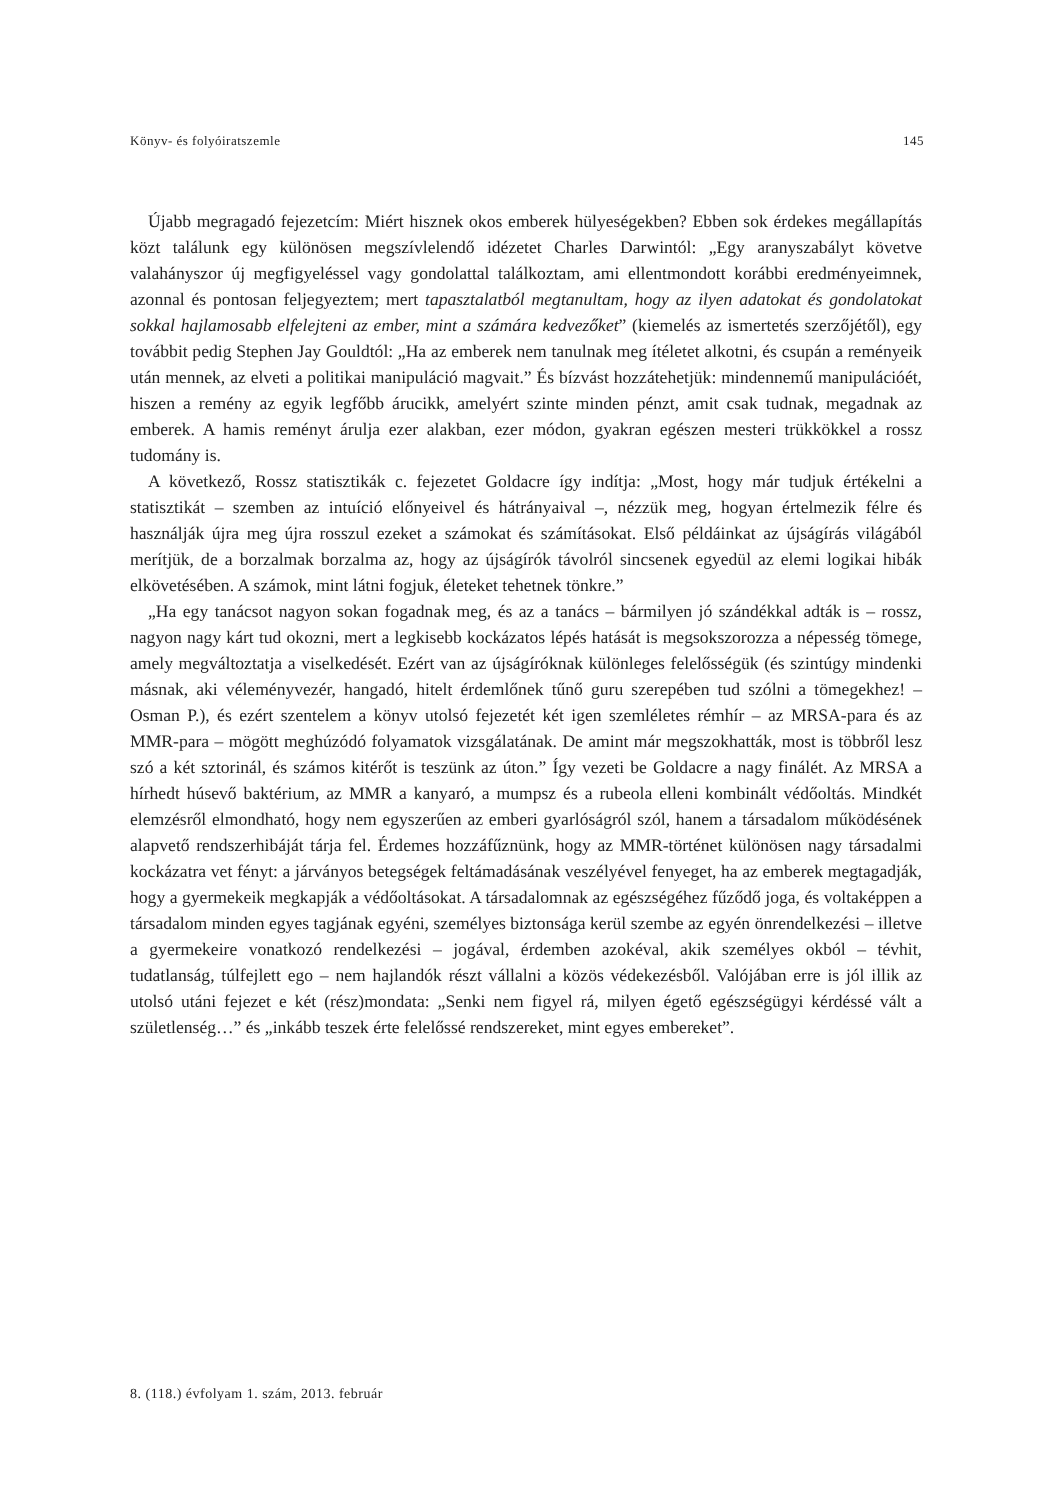Könyv- és folyóiratszemle 145
Újabb megragadó fejezetcím: Miért hisznek okos emberek hülyeségekben? Ebben sok érdekes megállapítás közt találunk egy különösen megszívlelendő idézetet Charles Darwintól: „Egy aranyszabályt követve valahányszor új megfigyeléssel vagy gondolattal találkoztam, ami ellentmondott korábbi eredményeimnek, azonnal és pontosan feljegyeztem; mert tapasztalatból megtanultam, hogy az ilyen adatokat és gondolatokat sokkal hajlamosabb elfelejteni az ember, mint a számára kedvezőket” (kiemelés az ismertetés szerzőjétől), egy továbbit pedig Stephen Jay Gouldtól: „Ha az emberek nem tanulnak meg ítéletet alkotni, és csupán a reményeik után mennek, az elveti a politikai manipuláció magvait.” És bízvást hozzátehetjük: mindennemű manipulációét, hiszen a remény az egyik legfőbb árucikk, amelyért szinte minden pénzt, amit csak tudnak, megadnak az emberek. A hamis reményt árulja ezer alakban, ezer módon, gyakran egészen mesteri trükkökkel a rossz tudomány is.
A következő, Rossz statisztikák c. fejezetet Goldacre így indítja: „Most, hogy már tudjuk értékelni a statisztikát – szemben az intuíció előnyeivel és hátrányaival –, nézzük meg, hogyan értelmezik félre és használják újra meg újra rosszul ezeket a számokat és számításokat. Első példáinkat az újságírás világából merítjük, de a borzalmak borzalma az, hogy az újságírók távolról sincsenek egyedül az elemi logikai hibák elkövetésében. A számok, mint látni fogjuk, életeket tehetnek tönkre.”
„Ha egy tanácsot nagyon sokan fogadnak meg, és az a tanács – bármilyen jó szándékkal adták is – rossz, nagyon nagy kárt tud okozni, mert a legkisebb kockázatos lépés hatását is megsokszorozza a népesség tömege, amely megváltoztatja a viselkedését. Ezért van az újságíróknak különleges felelősségük (és szintúgy mindenki másnak, aki véleményvezér, hangadó, hitelt érdemlőnek tűnő guru szerepében tud szólni a tömegekhez! – Osman P.), és ezért szentelem a könyv utolsó fejezetét két igen szemléletes rémhír – az MRSA-para és az MMR-para – mögött meghúzódó folyamatok vizsgálatának. De amint már megszokhatták, most is többről lesz szó a két sztorinál, és számos kitérőt is teszünk az úton.” Így vezeti be Goldacre a nagy finálét. Az MRSA a hírhedt húsevő baktérium, az MMR a kanyaró, a mumpsz és a rubeola elleni kombinált védőoltás. Mindkét elemzésről elmondható, hogy nem egyszerűen az emberi gyarlóságról szól, hanem a társadalom működésének alapvető rendszerhibáját tárja fel. Érdemes hozzáfűznünk, hogy az MMR-történet különösen nagy társadalmi kockázatra vet fényt: a járványos betegségek feltámadásának veszélyével fenyeget, ha az emberek megtagadják, hogy a gyermekeik megkapják a védőoltásokat. A társadalomnak az egészségéhez fűződő joga, és voltaképpen a társadalom minden egyes tagjának egyéni, személyes biztonsága kerül szembe az egyén önrendelkezési – illetve a gyermekeire vonatkozó rendelkezési – jogával, érdemben azokéval, akik személyes okból – tévhit, tudatlanság, túlfejlett ego – nem hajlandók részt vállalni a közös védekezésből. Valójában erre is jól illik az utolsó utáni fejezet e két (rész)mondata: „Senki nem figyel rá, milyen égető egészségügyi kérdéssé vált a születlenség…” és „inkább teszek érte felelőssé rendszereket, mint egyes embereket”.
8. (118.) évfolyam 1. szám, 2013. február